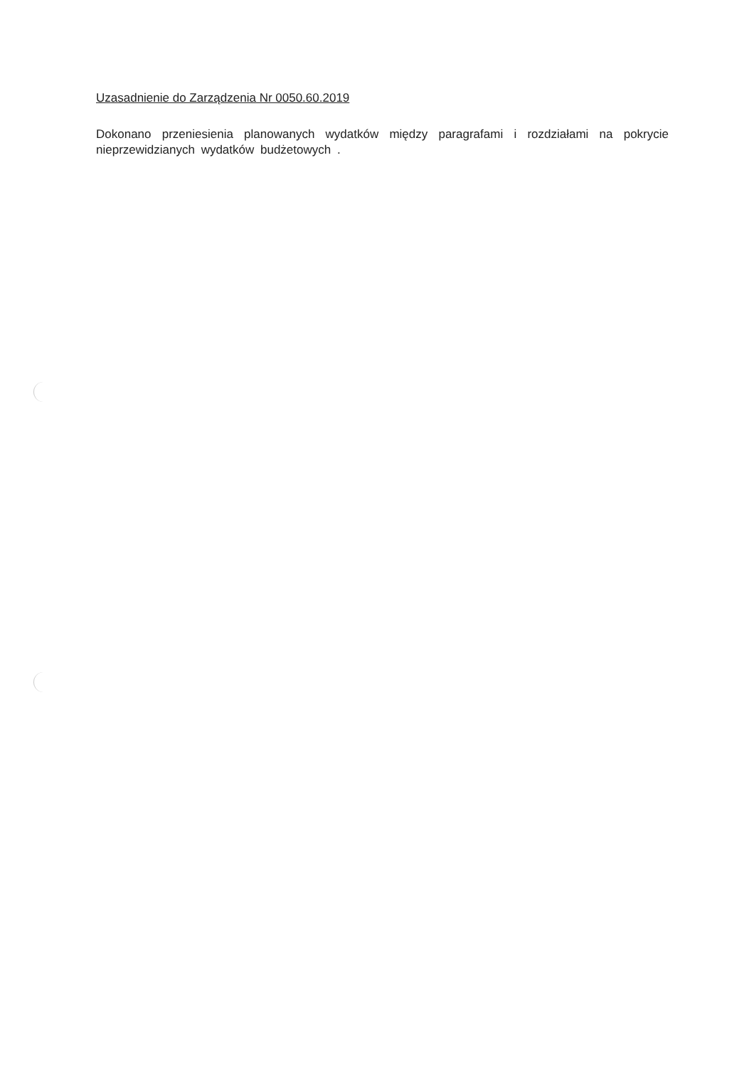Uzasadnienie do Zarządzenia Nr 0050.60.2019
Dokonano przeniesienia planowanych wydatków między paragrafami i rozdziałami na pokrycie nieprzewidzianych wydatków budżetowych .